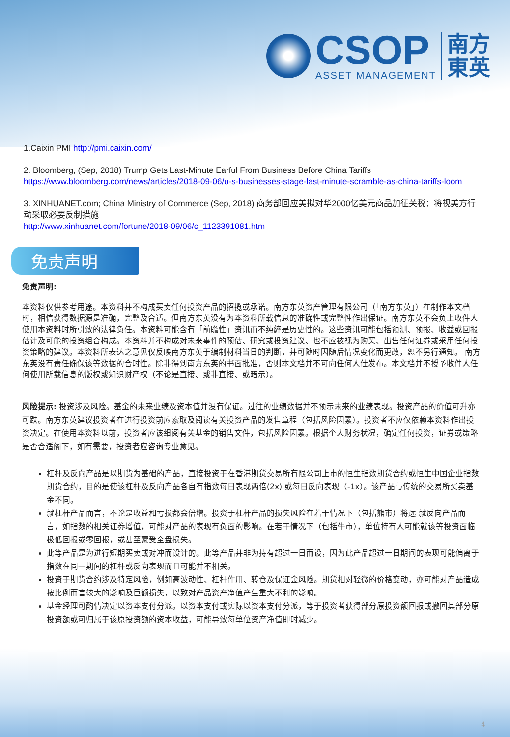CSOP
ASSET MANAGEMENT
南方
東英
1.Caixin PMI http://pmi.caixin.com/
2. Bloomberg, (Sep, 2018) Trump Gets Last-Minute Earful From Business Before China Tariffs
https://www.bloomberg.com/news/articles/2018-09-06/u-s-businesses-stage-last-minute-scramble-as-china-tariffs-loom
3. XINHUANET.com; China Ministry of Commerce (Sep, 2018) 商务部回应美拟对华2000亿美元商品加征关税：将视美方行动采取必要反制措施
http://www.xinhuanet.com/fortune/2018-09/06/c_1123391081.htm
免责声明
免责声明:
本资料仅供参考用途。本资料并不构成买卖任何投资产品的招揽或承诺。南方东英资产管理有限公司（「南方东英」）在制作本文档时，相信获得数据源是准确，完整及合适。但南方东英没有为本资料所载信息的准确性或完整性作出保证。南方东英不会负上收件人使用本资料时所引致的法律负任。本资料可能含有「前瞻性」资讯而不纯綷是历史性的。这些资讯可能包括预测、预报、收益或回报估计及可能的投资组合构成。本资料并不构成对未来事件的预估、研究或投资建议、也不应被视为购买、出售任何证券或采用任何投资策略的建议。本资料所表达之意见仅反映南方东英于编制材料当日的判断，并可随时因随后情况变化而更改，恕不另行通知。 南方东英没有责任确保该等数据的合时性。除非得到南方东英的书面批准，否则本文档并不可向任何人仕发布。本文档并不授予收件人任何使用所载信息的版权或知识财产权（不论是直接、或非直接、或暗示）。
风险提示: 投资涉及风险。基金的未来业绩及资本值并没有保证。过往的业绩数据并不预示未来的业绩表现。投资产品的价值可升亦可跌。南方东英建议投资者在进行投资前应索取及阅读有关投资产品的发售章程（包括风险因素）。投资者不应仅依赖本资料作出投资决定。在使用本资料以前，投资者应该细阅有关基金的销售文件，包括风险因素。根据个人财务状况，确定任何投资，证券或策略是否合适阁下，如有需要，投资者应咨询专业意见。
杠杆及反向产品是以期货为基础的产品，直接投资于在香港期货交易所有限公司上市的恒生指数期货合约或恒生中国企业指数期货合约，目的是使该杠杆及反向产品各自有指数每日表现两倍(2x) 或每日反向表现（-1x）。该产品与传统的交易所买卖基金不同。
就杠杆产品而言，不论是收益和亏损都会倍增。投资于杠杆产品的损失风险在若干情况下（包括熊市）将远 就反向产品而言，如指数的相关证券增值，可能对产品的表现有负面的影响。在若干情况下（包括牛市），单位持有人可能就该等投资面临极低回报或零回报，或甚至蒙受全盘损失。
此等产品是为进行短期买卖或对冲而设计的。此等产品并非为持有超过一日而设，因为此产品超过一日期间的表现可能偏离于指数在同一期间的杠杆或反向表现而且可能并不相关。
投资于期货合约涉及特定风险，例如高波动性、杠杆作用、转仓及保证金风险。期货相对轻微的价格变动，亦可能对产品造成按比例而言较大的影响及巨额损失，以致对产品资产净值产生重大不利的影响。
基金经理可酌情决定以资本支付分派。以资本支付或实际以资本支付分派，等于投资者获得部分原投资额回报或撤回其部分原投资额或可归属于该原投资额的资本收益，可能导致每单位资产净值即时减少。
4